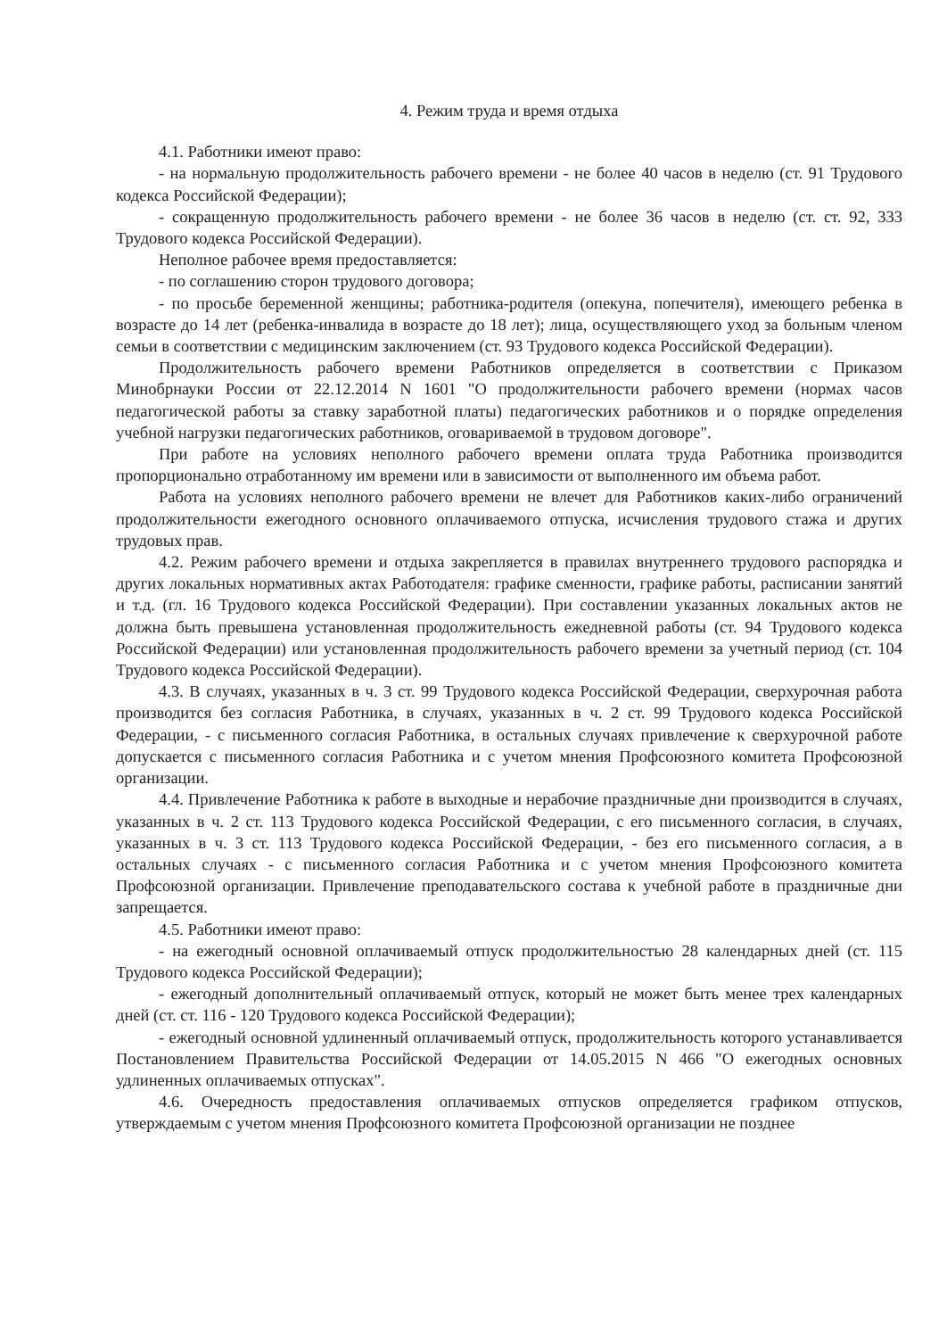4. Режим труда и время отдыха
4.1. Работники имеют право:
- на нормальную продолжительность рабочего времени - не более 40 часов в неделю (ст. 91 Трудового кодекса Российской Федерации);
- сокращенную продолжительность рабочего времени - не более 36 часов в неделю (ст. ст. 92, 333 Трудового кодекса Российской Федерации).
Неполное рабочее время предоставляется:
- по соглашению сторон трудового договора;
- по просьбе беременной женщины; работника-родителя (опекуна, попечителя), имеющего ребенка в возрасте до 14 лет (ребенка-инвалида в возрасте до 18 лет); лица, осуществляющего уход за больным членом семьи в соответствии с медицинским заключением (ст. 93 Трудового кодекса Российской Федерации).
Продолжительность рабочего времени Работников определяется в соответствии с Приказом Минобрнауки России от 22.12.2014 N 1601 "О продолжительности рабочего времени (нормах часов педагогической работы за ставку заработной платы) педагогических работников и о порядке определения учебной нагрузки педагогических работников, оговариваемой в трудовом договоре".
При работе на условиях неполного рабочего времени оплата труда Работника производится пропорционально отработанному им времени или в зависимости от выполненного им объема работ.
Работа на условиях неполного рабочего времени не влечет для Работников каких-либо ограничений продолжительности ежегодного основного оплачиваемого отпуска, исчисления трудового стажа и других трудовых прав.
4.2. Режим рабочего времени и отдыха закрепляется в правилах внутреннего трудового распорядка и других локальных нормативных актах Работодателя: графике сменности, графике работы, расписании занятий и т.д. (гл. 16 Трудового кодекса Российской Федерации). При составлении указанных локальных актов не должна быть превышена установленная продолжительность ежедневной работы (ст. 94 Трудового кодекса Российской Федерации) или установленная продолжительность рабочего времени за учетный период (ст. 104 Трудового кодекса Российской Федерации).
4.3. В случаях, указанных в ч. 3 ст. 99 Трудового кодекса Российской Федерации, сверхурочная работа производится без согласия Работника, в случаях, указанных в ч. 2 ст. 99 Трудового кодекса Российской Федерации, - с письменного согласия Работника, в остальных случаях привлечение к сверхурочной работе допускается с письменного согласия Работника и с учетом мнения Профсоюзного комитета Профсоюзной организации.
4.4. Привлечение Работника к работе в выходные и нерабочие праздничные дни производится в случаях, указанных в ч. 2 ст. 113 Трудового кодекса Российской Федерации, с его письменного согласия, в случаях, указанных в ч. 3 ст. 113 Трудового кодекса Российской Федерации, - без его письменного согласия, а в остальных случаях - с письменного согласия Работника и с учетом мнения Профсоюзного комитета Профсоюзной организации. Привлечение преподавательского состава к учебной работе в праздничные дни запрещается.
4.5. Работники имеют право:
- на ежегодный основной оплачиваемый отпуск продолжительностью 28 календарных дней (ст. 115 Трудового кодекса Российской Федерации);
- ежегодный дополнительный оплачиваемый отпуск, который не может быть менее трех календарных дней (ст. ст. 116 - 120 Трудового кодекса Российской Федерации);
- ежегодный основной удлиненный оплачиваемый отпуск, продолжительность которого устанавливается Постановлением Правительства Российской Федерации от 14.05.2015 N 466 "О ежегодных основных удлиненных оплачиваемых отпусках".
4.6. Очередность предоставления оплачиваемых отпусков определяется графиком отпусков, утверждаемым с учетом мнения Профсоюзного комитета Профсоюзной организации не позднее